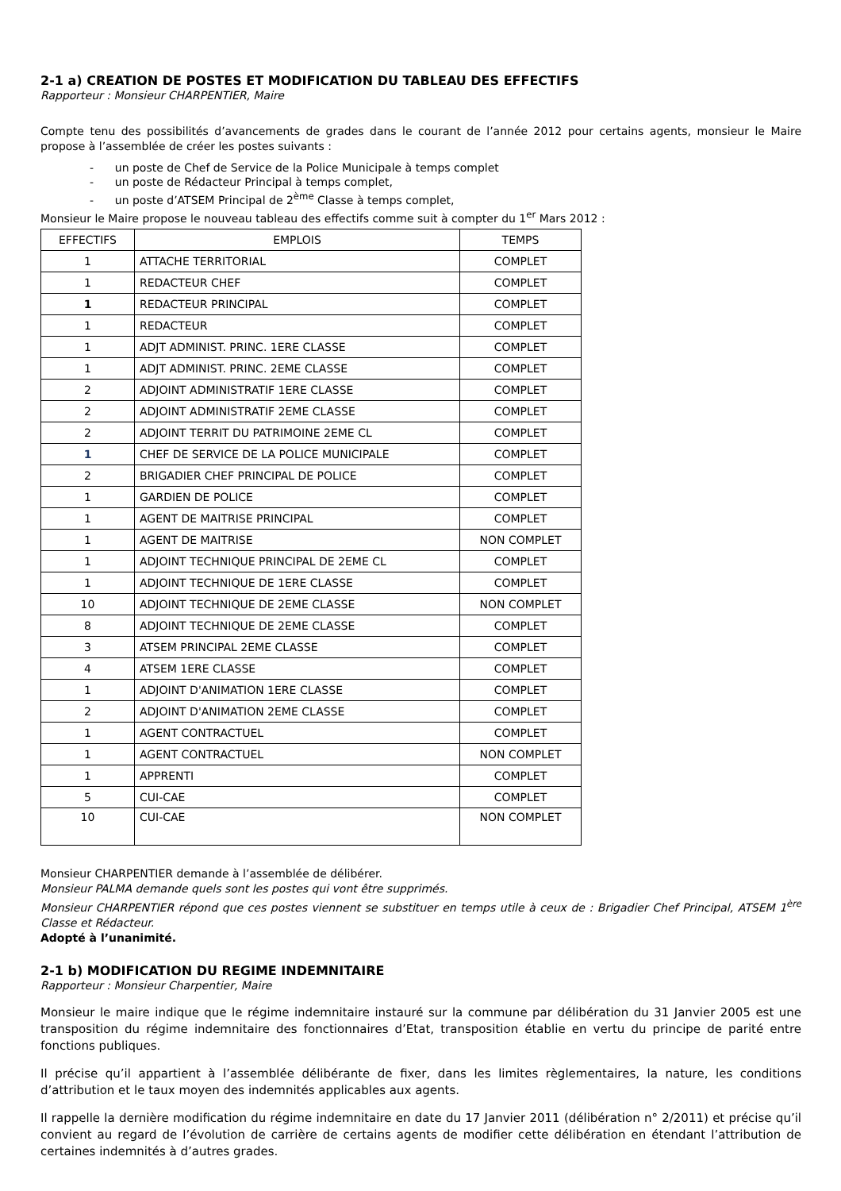2-1 a) CREATION DE POSTES ET MODIFICATION DU TABLEAU DES EFFECTIFS
Rapporteur : Monsieur CHARPENTIER, Maire
Compte tenu des possibilités d’avancements de grades dans le courant de l’année 2012 pour certains agents, monsieur le Maire propose à l’assemblée de créer les postes suivants :
- un poste de Chef de Service de la Police Municipale à temps complet
- un poste de Rédacteur Principal à temps complet,
- un poste d’ATSEM Principal de 2<sup>ème</sup> Classe à temps complet,
Monsieur le Maire propose le nouveau tableau des effectifs comme suit à compter du 1<sup>er</sup> Mars 2012 :
| EFFECTIFS | EMPLOIS | TEMPS |
| --- | --- | --- |
| 1 | ATTACHE TERRITORIAL | COMPLET |
| 1 | REDACTEUR CHEF | COMPLET |
| 1 | REDACTEUR PRINCIPAL | COMPLET |
| 1 | REDACTEUR | COMPLET |
| 1 | ADJT ADMINIST. PRINC. 1ERE CLASSE | COMPLET |
| 1 | ADJT ADMINIST. PRINC. 2EME CLASSE | COMPLET |
| 2 | ADJOINT ADMINISTRATIF 1ERE CLASSE | COMPLET |
| 2 | ADJOINT ADMINISTRATIF 2EME CLASSE | COMPLET |
| 2 | ADJOINT TERRIT DU PATRIMOINE 2EME CL | COMPLET |
| 1 | CHEF DE SERVICE DE LA POLICE MUNICIPALE | COMPLET |
| 2 | BRIGADIER CHEF PRINCIPAL DE POLICE | COMPLET |
| 1 | GARDIEN DE POLICE | COMPLET |
| 1 | AGENT DE MAITRISE PRINCIPAL | COMPLET |
| 1 | AGENT DE MAITRISE | NON COMPLET |
| 1 | ADJOINT TECHNIQUE PRINCIPAL DE 2EME CL | COMPLET |
| 1 | ADJOINT TECHNIQUE DE 1ERE CLASSE | COMPLET |
| 10 | ADJOINT TECHNIQUE DE 2EME CLASSE | NON COMPLET |
| 8 | ADJOINT TECHNIQUE DE 2EME CLASSE | COMPLET |
| 3 | ATSEM PRINCIPAL 2EME CLASSE | COMPLET |
| 4 | ATSEM 1ERE CLASSE | COMPLET |
| 1 | ADJOINT D'ANIMATION 1ERE CLASSE | COMPLET |
| 2 | ADJOINT D'ANIMATION 2EME CLASSE | COMPLET |
| 1 | AGENT CONTRACTUEL | COMPLET |
| 1 | AGENT CONTRACTUEL | NON COMPLET |
| 1 | APPRENTI | COMPLET |
| 5 | CUI-CAE | COMPLET |
| 10 | CUI-CAE | NON COMPLET |
Monsieur CHARPENTIER demande à l’assemblée de délibérer.
Monsieur PALMA demande quels sont les postes qui vont être supprimés.
Monsieur CHARPENTIER répond que ces postes viennent se substituer en temps utile à ceux de : Brigadier Chef Principal, ATSEM 1<sup>ère</sup> Classe et Rédacteur.
Adopté à l’unanimité.
2-1 b) MODIFICATION DU REGIME INDEMNITAIRE
Rapporteur : Monsieur Charpentier, Maire
Monsieur le maire indique que le régime indemnitaire instauré sur la commune par délibération du 31 Janvier 2005 est une transposition du régime indemnitaire des fonctionnaires d’Etat, transposition établie en vertu du principe de parité entre fonctions publiques.
Il précise qu’il appartient à l’assemblée délibérante de fixer, dans les limites règlementaires, la nature, les conditions d’attribution et le taux moyen des indemnités applicables aux agents.
Il rappelle la dernière modification du régime indemnitaire en date du 17 Janvier 2011 (délibération n° 2/2011) et précise qu’il convient au regard de l’évolution de carrière de certains agents de modifier cette délibération en étendant l’attribution de certaines indemnités à d’autres grades.